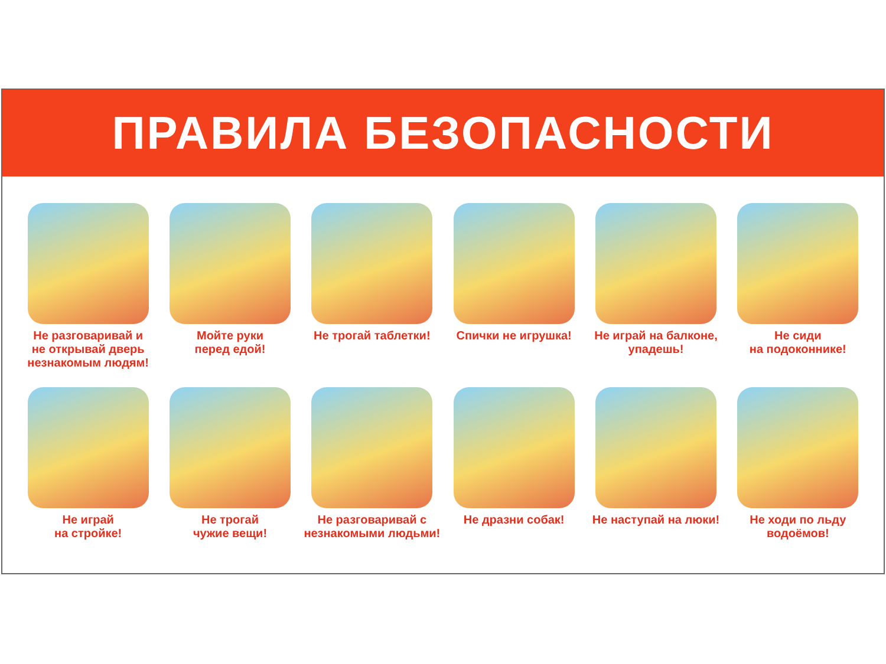ПРАВИЛА БЕЗОПАСНОСТИ
Не разговаривай и
не открывай дверь
незнакомым людям!
Мойте руки
перед едой!
Не трогай таблетки!
Спички не игрушка!
Не играй на балконе,
упадешь!
Не сиди
на подоконнике!
Не играй
на стройке!
Не трогай
чужие вещи!
Не разговаривай с
незнакомыми людьми!
Не дразни собак!
Не наступай на люки!
Не ходи по льду
водоёмов!